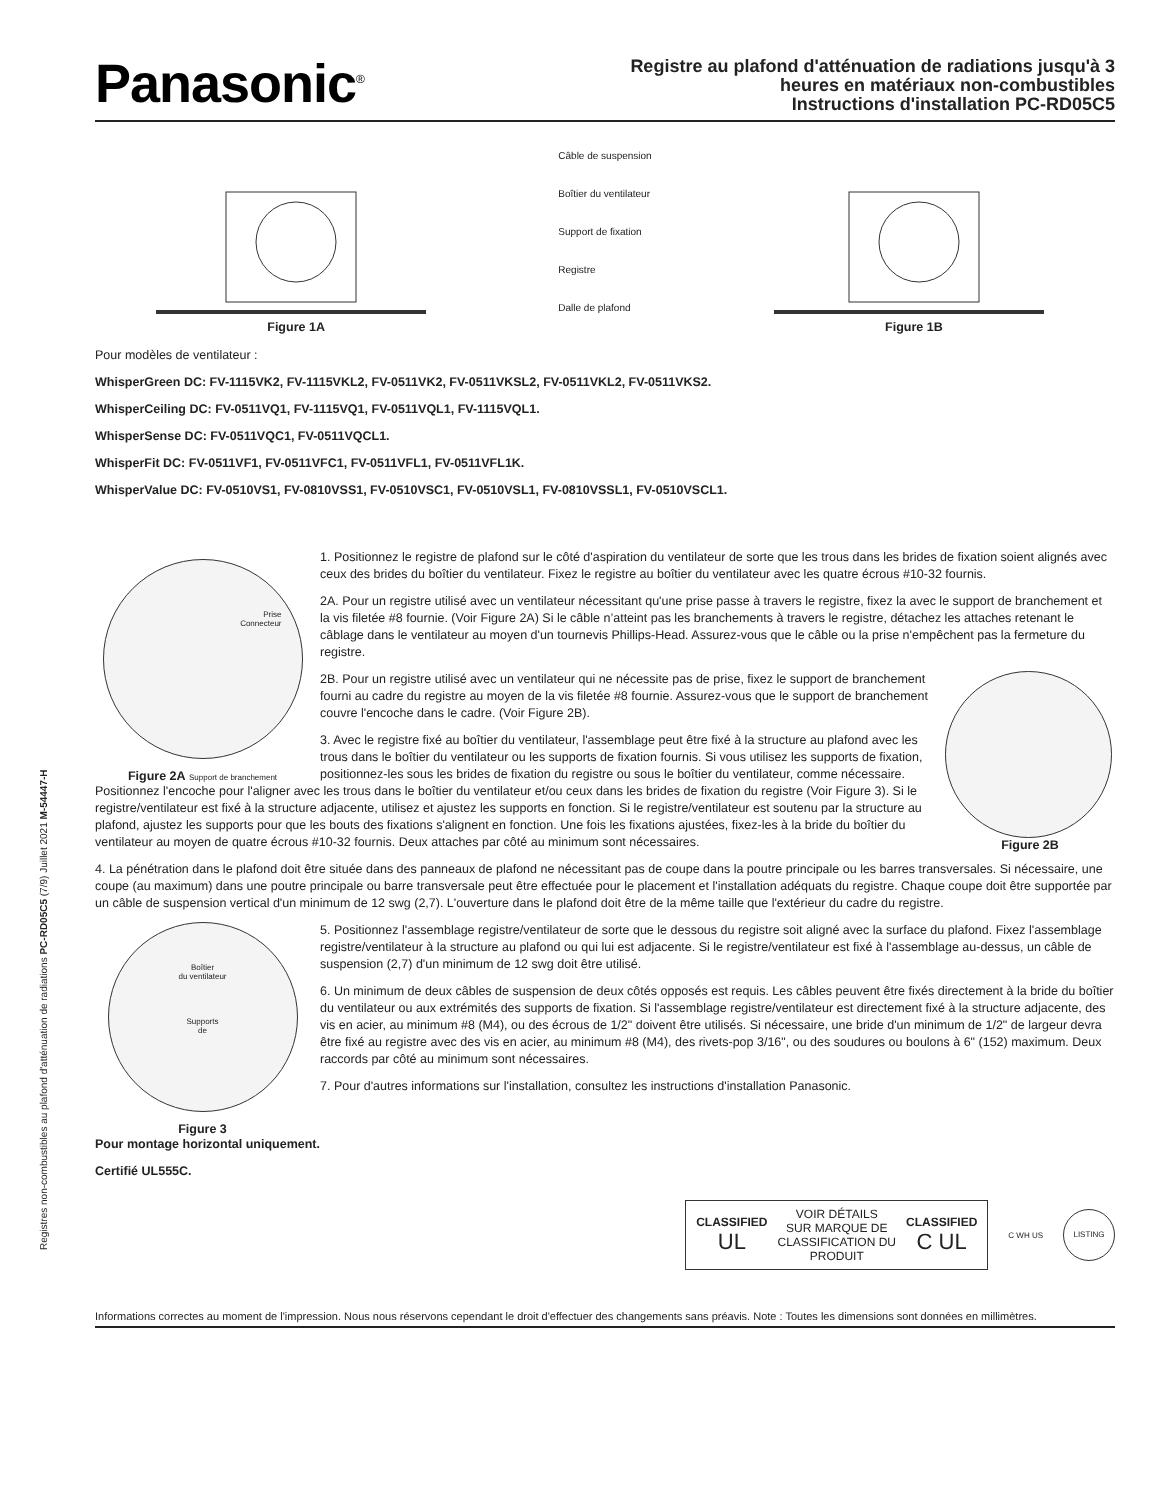Registres non-combustibles au plafond d'atténuation de radiations PC-RD05C5 (7/9) Juillet 2021 M-54447-H
Panasonic<sup>®</sup>
Registre au plafond d'atténuation de radiations jusqu'à 3
heures en matériaux non-combustibles
Instructions d'installation PC-RD05C5
Figure 1A
Câble de suspension
Boîtier du ventilateur
Support de fixation
Registre
Dalle de plafond
Figure 1B
Pour modèles de ventilateur :
WhisperGreen DC: FV-1115VK2, FV-1115VKL2, FV-0511VK2, FV-0511VKSL2, FV-0511VKL2, FV-0511VKS2.
WhisperCeiling DC: FV-0511VQ1, FV-1115VQ1, FV-0511VQL1, FV-1115VQL1.
WhisperSense DC: FV-0511VQC1, FV-0511VQCL1.
WhisperFit DC: FV-0511VF1, FV-0511VFC1, FV-0511VFL1, FV-0511VFL1K.
WhisperValue DC: FV-0510VS1, FV-0810VSS1, FV-0510VSC1, FV-0510VSL1, FV-0810VSSL1, FV-0510VSCL1.
Prise
Connecteur
Figure 2A Support de branchement
1. Positionnez le registre de plafond sur le côté d'aspiration du ventilateur de sorte que les trous dans les brides de fixation soient alignés avec ceux des brides du boîtier du ventilateur. Fixez le registre au boîtier du ventilateur avec les quatre écrous #10-32 fournis.
2A. Pour un registre utilisé avec un ventilateur nécessitant qu'une prise passe à travers le registre, fixez la avec le support de branchement et la vis filetée #8 fournie. (Voir Figure 2A) Si le câble n’atteint pas les branchements à travers le registre, détachez les attaches retenant le câblage dans le ventilateur au moyen d'un tournevis Phillips-Head. Assurez-vous que le câble ou la prise n'empêchent pas la fermeture du registre.
Figure 2B
2B. Pour un registre utilisé avec un ventilateur qui ne nécessite pas de prise, fixez le support de branchement fourni au cadre du registre au moyen de la vis filetée #8 fournie. Assurez-vous que le support de branchement couvre l'encoche dans le cadre. (Voir Figure 2B).
3. Avec le registre fixé au boîtier du ventilateur, l'assemblage peut être fixé à la structure au plafond avec les trous dans le boîtier du ventilateur ou les supports de fixation fournis. Si vous utilisez les supports de fixation, positionnez-les sous les brides de fixation du registre ou sous le boîtier du ventilateur, comme nécessaire. Positionnez l'encoche pour l'aligner avec les trous dans le boîtier du ventilateur et/ou ceux dans les brides de fixation du registre (Voir Figure 3). Si le registre/ventilateur est fixé à la structure adjacente, utilisez et ajustez les supports en fonction. Si le registre/ventilateur est soutenu par la structure au plafond, ajustez les supports pour que les bouts des fixations s'alignent en fonction. Une fois les fixations ajustées, fixez-les à la bride du boîtier du ventilateur au moyen de quatre écrous #10-32 fournis. Deux attaches par côté au minimum sont nécessaires.
4. La pénétration dans le plafond doit être située dans des panneaux de plafond ne nécessitant pas de coupe dans la poutre principale ou les barres transversales. Si nécessaire, une coupe (au maximum) dans une poutre principale ou barre transversale peut être effectuée pour le placement et l'installation adéquats du registre. Chaque coupe doit être supportée par un câble de suspension vertical d'un minimum de 12 swg (2,7). L'ouverture dans le plafond doit être de la même taille que l'extérieur du cadre du registre.
Boîtier
du ventilateur
Supports
de
Figure 3
5. Positionnez l'assemblage registre/ventilateur de sorte que le dessous du registre soit aligné avec la surface du plafond. Fixez l'assemblage registre/ventilateur à la structure au plafond ou qui lui est adjacente. Si le registre/ventilateur est fixé à l'assemblage au-dessus, un câble de suspension (2,7) d'un minimum de 12 swg doit être utilisé.
6. Un minimum de deux câbles de suspension de deux côtés opposés est requis. Les câbles peuvent être fixés directement à la bride du boîtier du ventilateur ou aux extrémités des supports de fixation. Si l'assemblage registre/ventilateur est directement fixé à la structure adjacente, des vis en acier, au minimum #8 (M4), ou des écrous de 1/2" doivent être utilisés. Si nécessaire, une bride d'un minimum de 1/2" de largeur devra être fixé au registre avec des vis en acier, au minimum #8 (M4), des rivets-pop 3/16", ou des soudures ou boulons à 6" (152) maximum. Deux raccords par côté au minimum sont nécessaires.
7. Pour d'autres informations sur l'installation, consultez les instructions d'installation Panasonic.
Pour montage horizontal uniquement.
Certifié UL555C.
CLASSIFIED
UL
VOIR DÉTAILS
SUR MARQUE DE
CLASSIFICATION DU
PRODUIT
CLASSIFIED
C UL
C WH US
LISTING
Informations correctes au moment de l'impression. Nous nous réservons cependant le droit d'effectuer des changements sans préavis. Note : Toutes les dimensions sont données en millimètres.